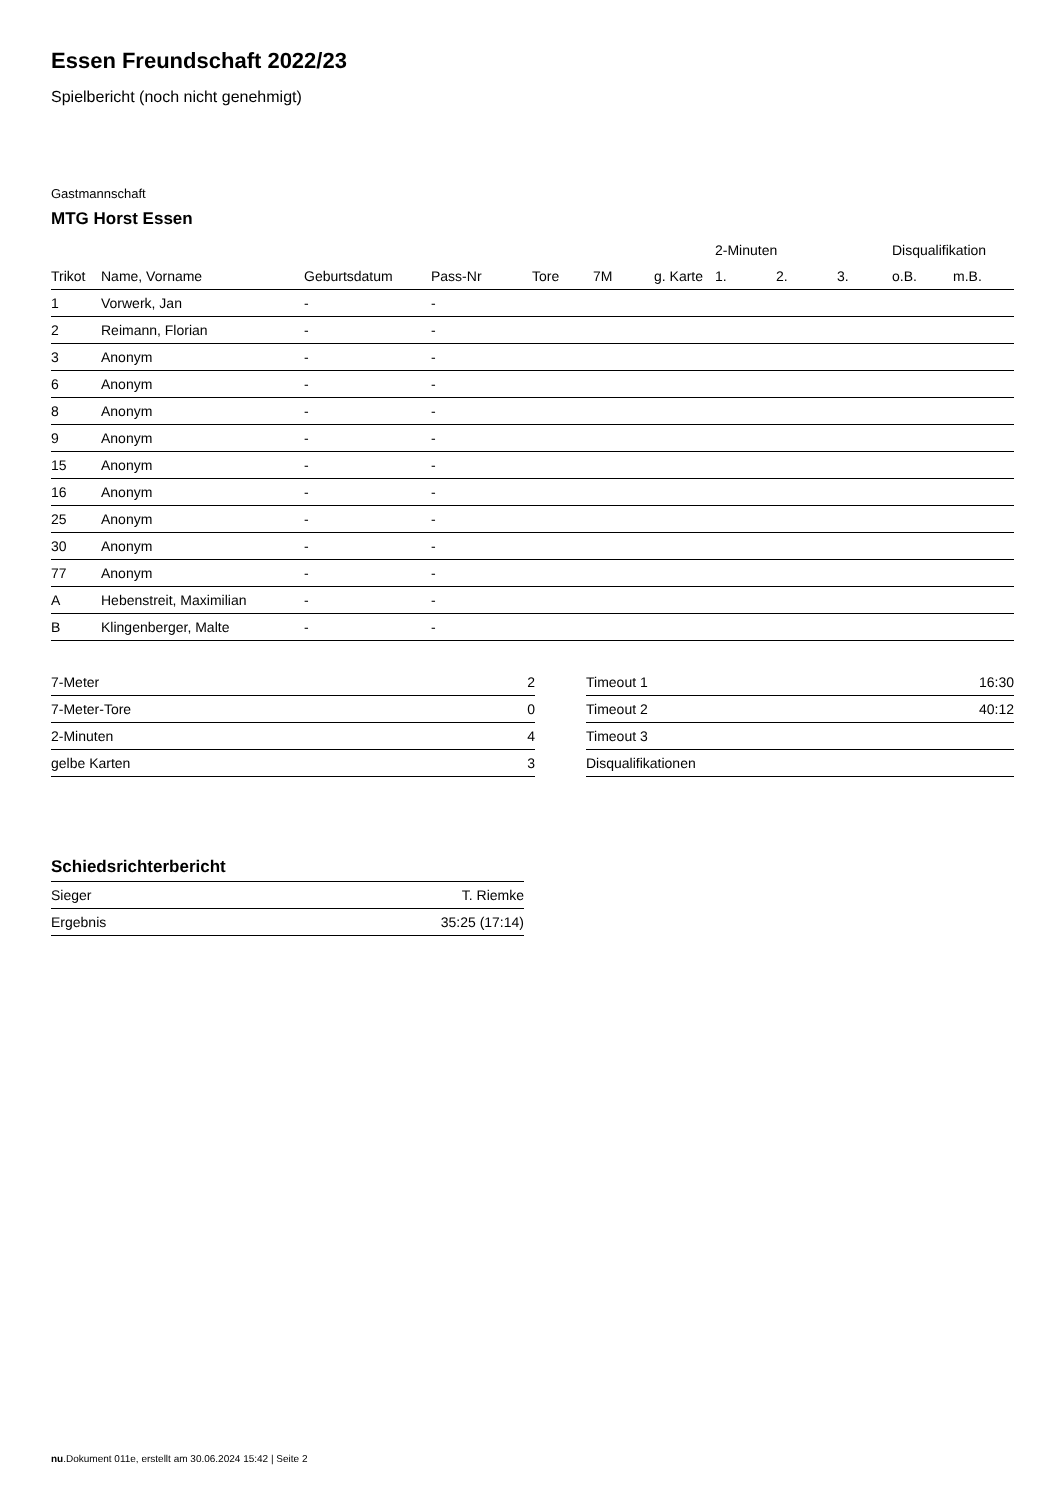Essen Freundschaft 2022/23
Spielbericht (noch nicht genehmigt)
Gastmannschaft
MTG Horst Essen
| | | | | | | | 2-Minuten | | | Disqualifikation | |
| --- | --- | --- | --- | --- | --- | --- | --- | --- | --- | --- | --- |
| Trikot | Name, Vorname | Geburtsdatum | Pass-Nr | Tore | 7M | g. Karte | 1. | 2. | 3. | o.B. | m.B. |
| 1 | Vorwerk, Jan | - | - | | | | | | | | |
| 2 | Reimann, Florian | - | - | | | | | | | | |
| 3 | Anonym | - | - | | | | | | | | |
| 6 | Anonym | - | - | | | | | | | | |
| 8 | Anonym | - | - | | | | | | | | |
| 9 | Anonym | - | - | | | | | | | | |
| 15 | Anonym | - | - | | | | | | | | |
| 16 | Anonym | - | - | | | | | | | | |
| 25 | Anonym | - | - | | | | | | | | |
| 30 | Anonym | - | - | | | | | | | | |
| 77 | Anonym | - | - | | | | | | | | |
| A | Hebenstreit, Maximilian | - | - | | | | | | | | |
| B | Klingenberger, Malte | - | - | | | | | | | | |
| 7-Meter | 2 |
| 7-Meter-Tore | 0 |
| 2-Minuten | 4 |
| gelbe Karten | 3 |
| Timeout 1 | 16:30 |
| Timeout 2 | 40:12 |
| Timeout 3 | |
| Disqualifikationen | |
Schiedsrichterbericht
| Sieger | T. Riemke |
| Ergebnis | 35:25 (17:14) |
nu.Dokument 011e, erstellt am 30.06.2024 15:42 | Seite 2